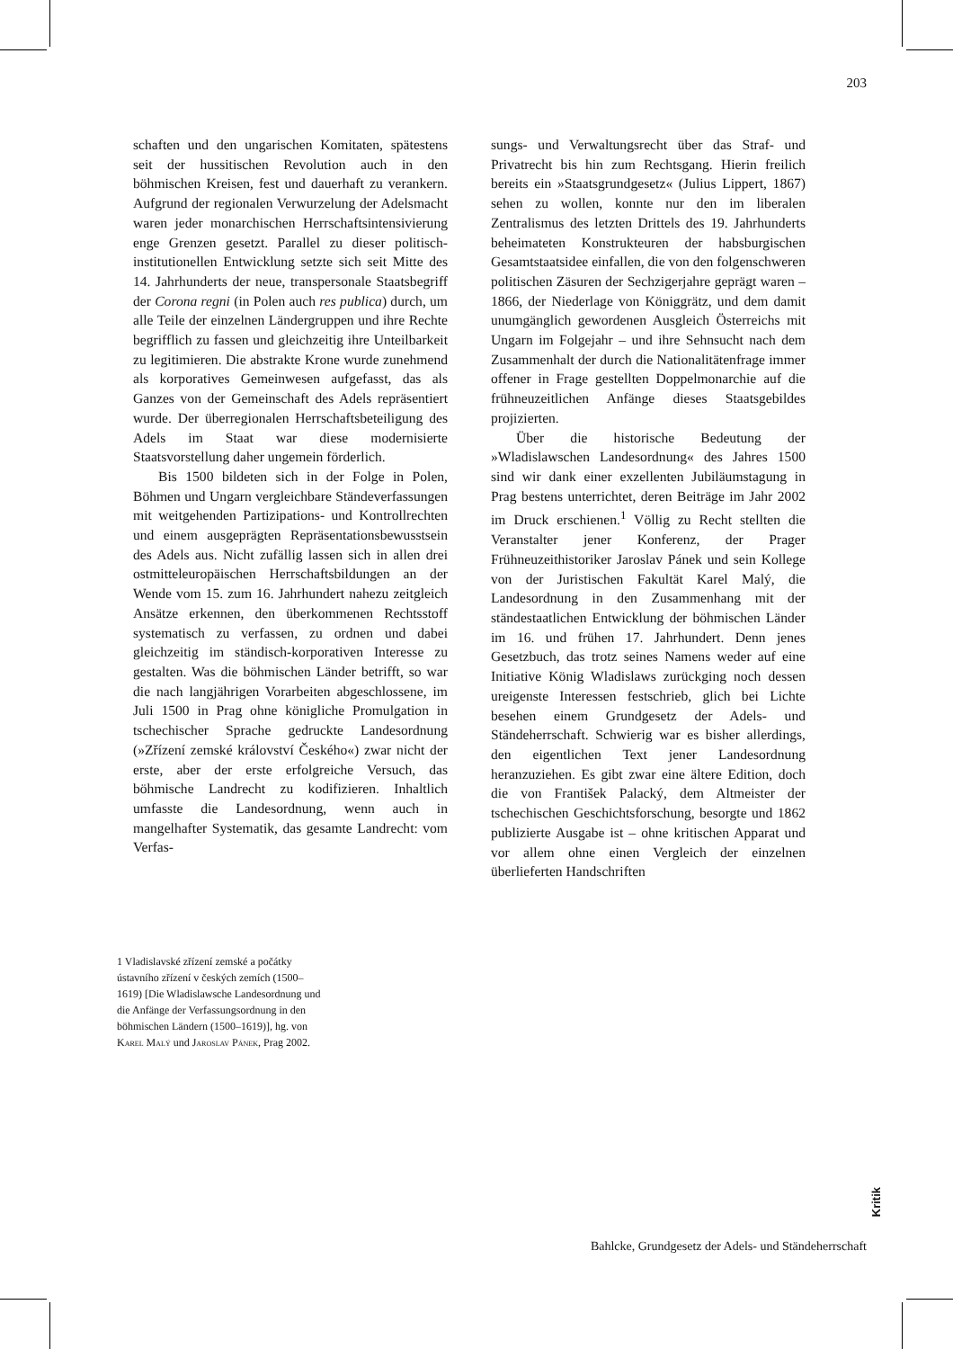203
schaften und den ungarischen Komitaten, spätestens seit der hussitischen Revolution auch in den böhmischen Kreisen, fest und dauerhaft zu verankern. Aufgrund der regionalen Verwurzelung der Adelsmacht waren jeder monarchischen Herrschaftsintensivierung enge Grenzen gesetzt. Parallel zu dieser politisch-institutionellen Entwicklung setzte sich seit Mitte des 14. Jahrhunderts der neue, transpersonale Staatsbegriff der Corona regni (in Polen auch res publica) durch, um alle Teile der einzelnen Ländergruppen und ihre Rechte begrifflich zu fassen und gleichzeitig ihre Unteilbarkeit zu legitimieren. Die abstrakte Krone wurde zunehmend als korporatives Gemeinwesen aufgefasst, das als Ganzes von der Gemeinschaft des Adels repräsentiert wurde. Der überregionalen Herrschaftsbeteiligung des Adels im Staat war diese modernisierte Staatsvorstellung daher ungemein förderlich.
Bis 1500 bildeten sich in der Folge in Polen, Böhmen und Ungarn vergleichbare Ständeverfassungen mit weitgehenden Partizipations- und Kontrollrechten und einem ausgeprägten Repräsentationsbewusstsein des Adels aus. Nicht zufällig lassen sich in allen drei ostmitteleuropäischen Herrschaftsbildungen an der Wende vom 15. zum 16. Jahrhundert nahezu zeitgleich Ansätze erkennen, den überkommenen Rechtsstoff systematisch zu verfassen, zu ordnen und dabei gleichzeitig im ständisch-korporativen Interesse zu gestalten. Was die böhmischen Länder betrifft, so war die nach langjährigen Vorarbeiten abgeschlossene, im Juli 1500 in Prag ohne königliche Promulgation in tschechischer Sprache gedruckte Landesordnung (»Zřízení zemské království Českého«) zwar nicht der erste, aber der erste erfolgreiche Versuch, das böhmische Landrecht zu kodifizieren. Inhaltlich umfasste die Landesordnung, wenn auch in mangelhafter Systematik, das gesamte Landrecht: vom Verfas-
sungs- und Verwaltungsrecht über das Straf- und Privatrecht bis hin zum Rechtsgang. Hierin freilich bereits ein »Staatsgrundgesetz« (Julius Lippert, 1867) sehen zu wollen, konnte nur den im liberalen Zentralismus des letzten Drittels des 19. Jahrhunderts beheimateten Konstrukteuren der habsburgischen Gesamtstaatsidee einfallen, die von den folgenschweren politischen Zäsuren der Sechzigerjahre geprägt waren – 1866, der Niederlage von Königgrätz, und dem damit unumgänglich gewordenen Ausgleich Österreichs mit Ungarn im Folgejahr – und ihre Sehnsucht nach dem Zusammenhalt der durch die Nationalitätenfrage immer offener in Frage gestellten Doppelmonarchie auf die frühneuzeitlichen Anfänge dieses Staatsgebildes projizierten.
Über die historische Bedeutung der »Wladislawschen Landesordnung« des Jahres 1500 sind wir dank einer exzellenten Jubiläumstagung in Prag bestens unterrichtet, deren Beiträge im Jahr 2002 im Druck erschienen.<sup>1</sup> Völlig zu Recht stellten die Veranstalter jener Konferenz, der Prager Frühneuzeithistoriker Jaroslav Pánek und sein Kollege von der Juristischen Fakultät Karel Malý, die Landesordnung in den Zusammenhang mit der ständestaatlichen Entwicklung der böhmischen Länder im 16. und frühen 17. Jahrhundert. Denn jenes Gesetzbuch, das trotz seines Namens weder auf eine Initiative König Wladislaws zurückging noch dessen ureigenste Interessen festschrieb, glich bei Lichte besehen einem Grundgesetz der Adels- und Ständeherrschaft. Schwierig war es bisher allerdings, den eigentlichen Text jener Landesordnung heranzuziehen. Es gibt zwar eine ältere Edition, doch die von František Palacký, dem Altmeister der tschechischen Geschichtsforschung, besorgte und 1862 publizierte Ausgabe ist – ohne kritischen Apparat und vor allem ohne einen Vergleich der einzelnen überlieferten Handschriften
1 Vladislavské zřízení zemské a počátky ústavního zřízení v českých zemích (1500–1619) [Die Wladislawsche Landesordnung und die Anfänge der Verfassungsordnung in den böhmischen Ländern (1500–1619)], hg. von Karel Malý und Jaroslav Pánek, Prag 2002.
Kritik
Bahlcke, Grundgesetz der Adels- und Ständeherrschaft